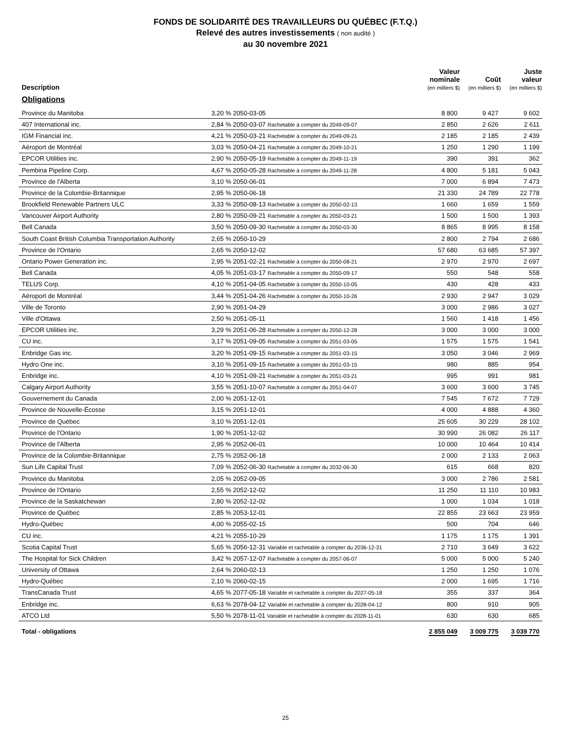FONDS DE SOLIDARITÉ DES TRAVAILLEURS DU QUÉBEC (F.T.Q.)
Relevé des autres investissements ( non audité )
au 30 novembre 2021
| Description | | Valeur nominale (en milliers $) | Coût (en milliers $) | Juste valeur (en milliers $) |
| --- | --- | --- | --- | --- |
| Obligations | | | | |
| Province du Manitoba | 3,20 % 2050-03-05 | 8 800 | 9 427 | 9 602 |
| 407 International inc. | 2,84 % 2050-03-07 Rachetable à compter du 2049-09-07 | 2 850 | 2 626 | 2 611 |
| IGM Financial inc. | 4,21 % 2050-03-21 Rachetable à compter du 2049-09-21 | 2 185 | 2 185 | 2 439 |
| Aéroport de Montréal | 3,03 % 2050-04-21 Rachetable à compter du 2049-10-21 | 1 250 | 1 290 | 1 199 |
| EPCOR Utilities inc. | 2,90 % 2050-05-19 Rachetable à compter du 2049-11-19 | 390 | 391 | 362 |
| Pembina Pipeline Corp. | 4,67 % 2050-05-28 Rachetable à compter du 2049-11-28 | 4 800 | 5 181 | 5 043 |
| Province de l'Alberta | 3,10 % 2050-06-01 | 7 000 | 6 894 | 7 473 |
| Province de la Colombie-Britannique | 2,95 % 2050-06-18 | 21 330 | 24 789 | 22 778 |
| Brookfield Renewable Partners ULC | 3,33 % 2050-08-13 Rachetable à compter du 2050-02-13 | 1 660 | 1 659 | 1 559 |
| Vancouver Airport Authority | 2,80 % 2050-09-21 Rachetable à compter du 2050-03-21 | 1 500 | 1 500 | 1 393 |
| Bell Canada | 3,50 % 2050-09-30 Rachetable à compter du 2050-03-30 | 8 865 | 8 995 | 8 158 |
| South Coast British Columbia Transportation Authority | 2,65 % 2050-10-29 | 2 800 | 2 794 | 2 686 |
| Province de l'Ontario | 2,65 % 2050-12-02 | 57 680 | 63 685 | 57 397 |
| Ontario Power Generation inc. | 2,95 % 2051-02-21 Rachetable à compter du 2050-08-21 | 2 970 | 2 970 | 2 697 |
| Bell Canada | 4,05 % 2051-03-17 Rachetable à compter du 2050-09-17 | 550 | 548 | 558 |
| TELUS Corp. | 4,10 % 2051-04-05 Rachetable à compter du 2050-10-05 | 430 | 428 | 433 |
| Aéroport de Montréal | 3,44 % 2051-04-26 Rachetable à compter du 2050-10-26 | 2 930 | 2 947 | 3 029 |
| Ville de Toronto | 2,90 % 2051-04-29 | 3 000 | 2 986 | 3 027 |
| Ville d'Ottawa | 2,50 % 2051-05-11 | 1 560 | 1 418 | 1 456 |
| EPCOR Utilities inc. | 3,29 % 2051-06-28 Rachetable à compter du 2050-12-28 | 3 000 | 3 000 | 3 000 |
| CU inc. | 3,17 % 2051-09-05 Rachetable à compter du 2051-03-05 | 1 575 | 1 575 | 1 541 |
| Enbridge Gas inc. | 3,20 % 2051-09-15 Rachetable à compter du 2051-03-15 | 3 050 | 3 046 | 2 969 |
| Hydro One inc. | 3,10 % 2051-09-15 Rachetable à compter du 2051-03-15 | 980 | 885 | 954 |
| Enbridge inc. | 4,10 % 2051-09-21 Rachetable à compter du 2051-03-21 | 995 | 991 | 981 |
| Calgary Airport Authority | 3,55 % 2051-10-07 Rachetable à compter du 2051-04-07 | 3 600 | 3 600 | 3 745 |
| Gouvernement du Canada | 2,00 % 2051-12-01 | 7 545 | 7 672 | 7 729 |
| Province de Nouvelle-Écosse | 3,15 % 2051-12-01 | 4 000 | 4 888 | 4 360 |
| Province de Québec | 3,10 % 2051-12-01 | 25 605 | 30 229 | 28 102 |
| Province de l'Ontario | 1,90 % 2051-12-02 | 30 990 | 26 082 | 26 117 |
| Province de l'Alberta | 2,95 % 2052-06-01 | 10 000 | 10 464 | 10 414 |
| Province de la Colombie-Britannique | 2,75 % 2052-06-18 | 2 000 | 2 133 | 2 063 |
| Sun Life Capital Trust | 7,09 % 2052-06-30 Rachetable à compter du 2032-06-30 | 615 | 668 | 820 |
| Province du Manitoba | 2,05 % 2052-09-05 | 3 000 | 2 786 | 2 581 |
| Province de l'Ontario | 2,55 % 2052-12-02 | 11 250 | 11 110 | 10 983 |
| Province de la Saskatchewan | 2,80 % 2052-12-02 | 1 000 | 1 034 | 1 018 |
| Province de Québec | 2,85 % 2053-12-01 | 22 855 | 23 663 | 23 959 |
| Hydro-Québec | 4,00 % 2055-02-15 | 500 | 704 | 646 |
| CU inc. | 4,21 % 2055-10-29 | 1 175 | 1 175 | 1 391 |
| Scotia Capital Trust | 5,65 % 2056-12-31 Variable et rachetable à compter du 2036-12-31 | 2 710 | 3 649 | 3 622 |
| The Hospital for Sick Children | 3,42 % 2057-12-07 Rachetable à compter du 2057-06-07 | 5 000 | 5 000 | 5 240 |
| University of Ottawa | 2,64 % 2060-02-13 | 1 250 | 1 250 | 1 076 |
| Hydro-Québec | 2,10 % 2060-02-15 | 2 000 | 1 695 | 1 716 |
| TransCanada Trust | 4,65 % 2077-05-18 Variable et rachetable à compter du 2027-05-18 | 355 | 337 | 364 |
| Enbridge inc. | 6,63 % 2078-04-12 Variable et rachetable à compter du 2028-04-12 | 800 | 910 | 905 |
| ATCO Ltd | 5,50 % 2078-11-01 Variable et rachetable à compter du 2028-11-01 | 630 | 630 | 685 |
| Total - obligations | | 2 855 049 | 3 009 775 | 3 039 770 |
25